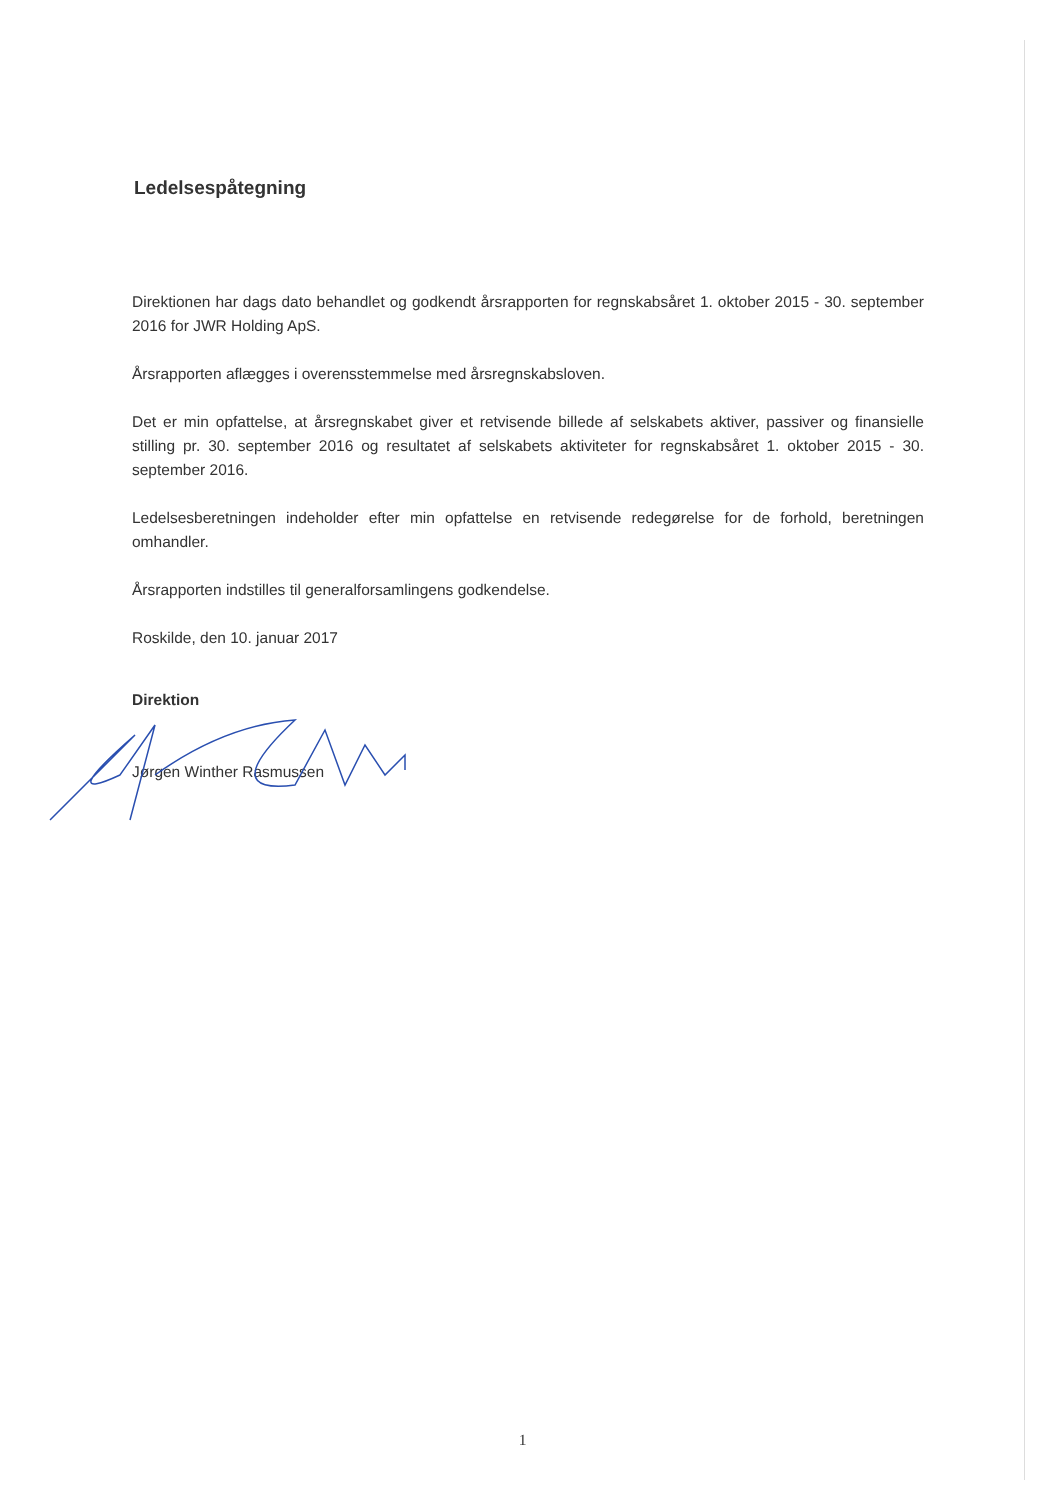Ledelsespåtegning
Direktionen har dags dato behandlet og godkendt årsrapporten for regnskabsåret 1. oktober 2015 - 30. september 2016 for JWR Holding ApS.
Årsrapporten aflægges i overensstemmelse med årsregnskabsloven.
Det er min opfattelse, at årsregnskabet giver et retvisende billede af selskabets aktiver, passiver og finansielle stilling pr. 30. september 2016 og resultatet af selskabets aktiviteter for regnskabsåret 1. oktober 2015 - 30. september 2016.
Ledelsesberetningen indeholder efter min opfattelse en retvisende redegørelse for de forhold, beretningen omhandler.
Årsrapporten indstilles til generalforsamlingens godkendelse.
Roskilde, den 10. januar 2017
Direktion
Jørgen Winther Rasmussen
1